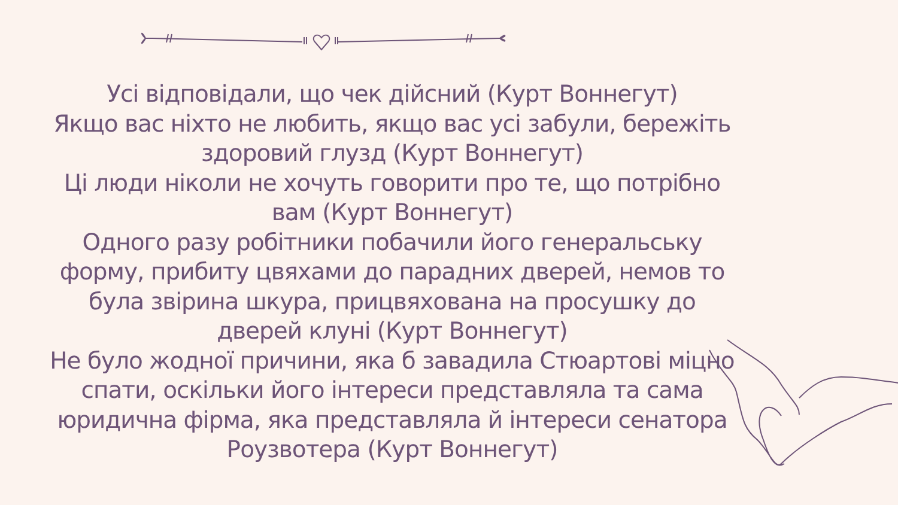Усі відповідали, що чек дійсний (Курт Воннегут)
Якщо вас ніхто не любить, якщо вас усі забули, бережіть здоровий глузд (Курт Воннегут)
Ці люди ніколи не хочуть говорити про те, що потрібно вам (Курт Воннегут)
Одного разу робітники побачили його генеральську форму, прибиту цвяхами до парадних дверей, немов то була звірина шкура, прицвяхована на просушку до дверей клуні (Курт Воннегут)
Не було жодної причини, яка б завадила Стюартові міцно спати, оскільки його інтереси представляла та сама юридична фірма, яка представляла й інтереси сенатора Роузвотера (Курт Воннегут)